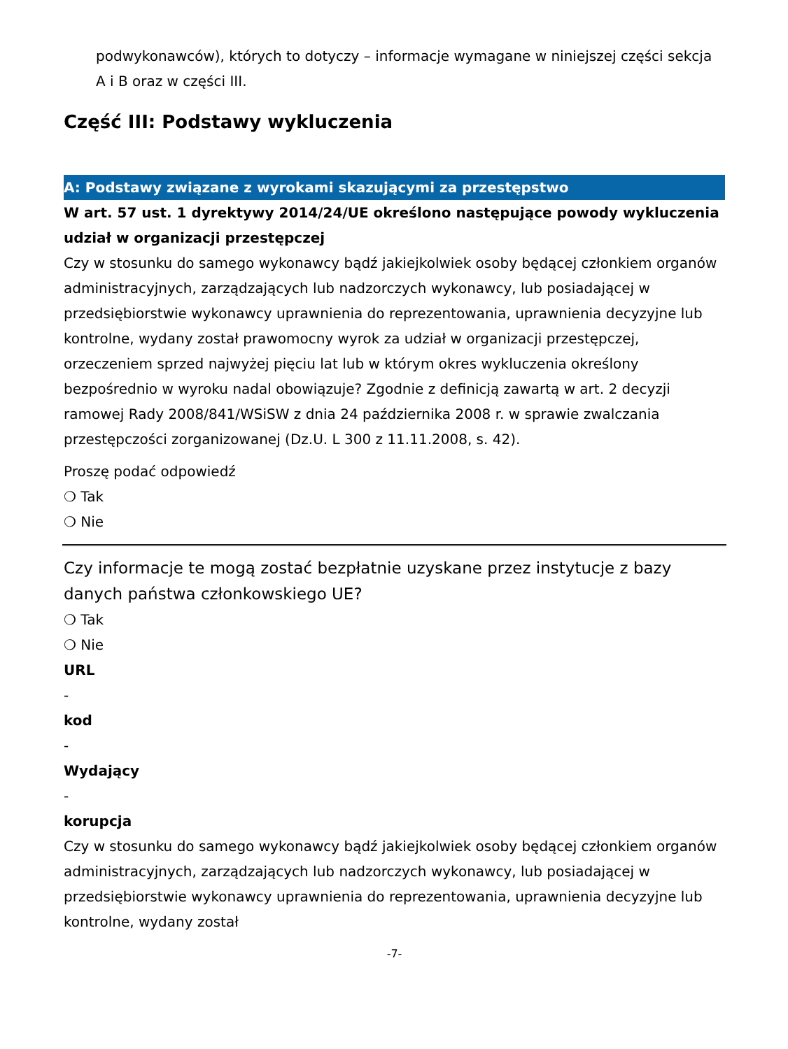podwykonawców), których to dotyczy – informacje wymagane w niniejszej części sekcja A i B oraz w części III.
Część III: Podstawy wykluczenia
A: Podstawy związane z wyrokami skazującymi za przestępstwo
W art. 57 ust. 1 dyrektywy 2014/24/UE określono następujące powody wykluczenia
udział w organizacji przestępczej
Czy w stosunku do samego wykonawcy bądź jakiejkolwiek osoby będącej członkiem organów administracyjnych, zarządzających lub nadzorczych wykonawcy, lub posiadającej w przedsiębiorstwie wykonawcy uprawnienia do reprezentowania, uprawnienia decyzyjne lub kontrolne, wydany został prawomocny wyrok za udział w organizacji przestępczej, orzeczeniem sprzed najwyżej pięciu lat lub w którym okres wykluczenia określony bezpośrednio w wyroku nadal obowiązuje? Zgodnie z definicją zawartą w art. 2 decyzji ramowej Rady 2008/841/WSiSW z dnia 24 października 2008 r. w sprawie zwalczania przestępczości zorganizowanej (Dz.U. L 300 z 11.11.2008, s. 42).
Proszę podać odpowiedź
❍ Tak
❍ Nie
Czy informacje te mogą zostać bezpłatnie uzyskane przez instytucje z bazy danych państwa członkowskiego UE?
❍ Tak
❍ Nie
URL
-
kod
-
Wydający
-
korupcja
Czy w stosunku do samego wykonawcy bądź jakiejkolwiek osoby będącej członkiem organów administracyjnych, zarządzających lub nadzorczych wykonawcy, lub posiadającej w przedsiębiorstwie wykonawcy uprawnienia do reprezentowania, uprawnienia decyzyjne lub kontrolne, wydany został
-7-